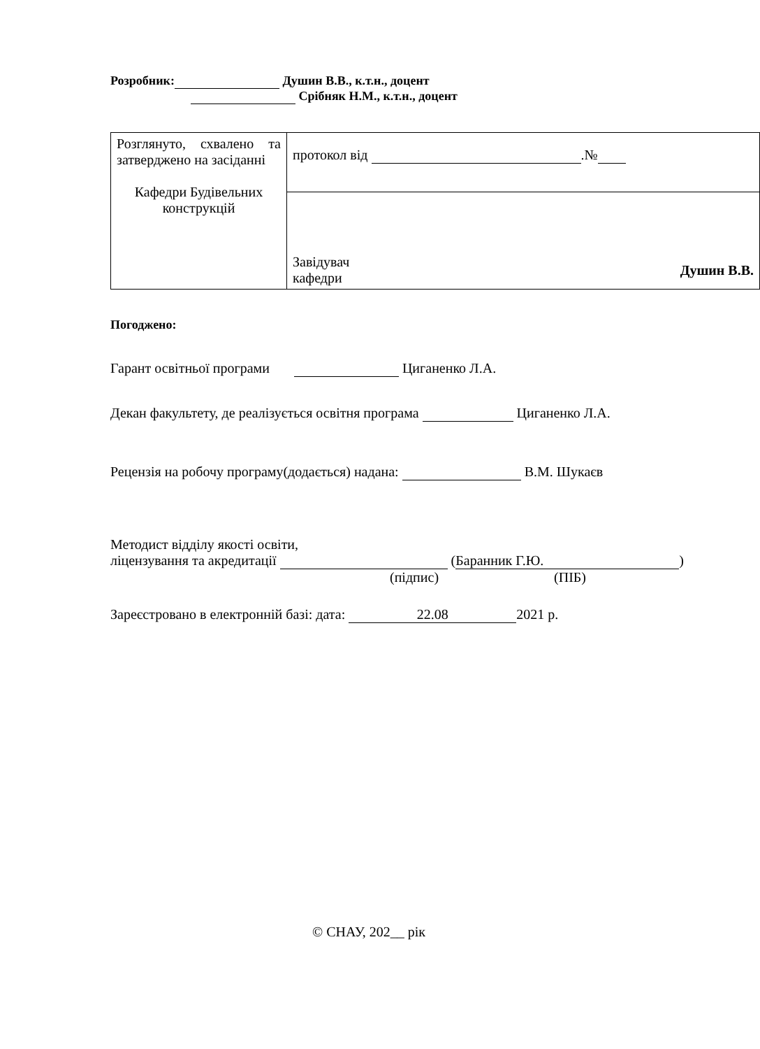Розробник: Душин В.В., к.т.н., доцент
Срібняк Н.М., к.т.н., доцент
| Розглянуто, схвалено та затверджено на засіданні Кафедри Будівельних конструкцій | протокол від .№ |
| | Завідувач кафедри Душин В.В. |
Погоджено:
Гарант освітньої програми Циганенко Л.А.
Декан факультету, де реалізується освітня програма Циганенко Л.А.
Рецензія на робочу програму(додається) надана: В.М. Шукаєв
Методист відділу якості освіти,
ліцензування та акредитації (Баранник Г.Ю.)
(підпис) (ПІБ)
Зареєстровано в електронній базі: дата: 22.08 2021 р.
© СНАУ, 202__ рік